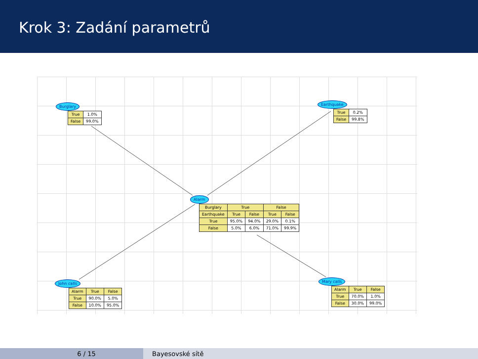Krok 3: Zadání parametrů
Burglary
| True | 1.0% |
| False | 99.0% |
Earthquake
| True | 0.2% |
| False | 99.8% |
Alarm
| Burglary | True | | False | |
| Earthquake | True | False | True | False |
| True | 95.0% | 94.0% | 29.0% | 0.1% |
| False | 5.0% | 6.0% | 71.0% | 99.9% |
John calls
| Alarm | True | False |
| True | 90.0% | 5.0% |
| False | 10.0% | 95.0% |
Mary calls
| Alarm | True | False |
| True | 70.0% | 1.0% |
| False | 30.0% | 99.0% |
6 / 15 Bayesovské sítě